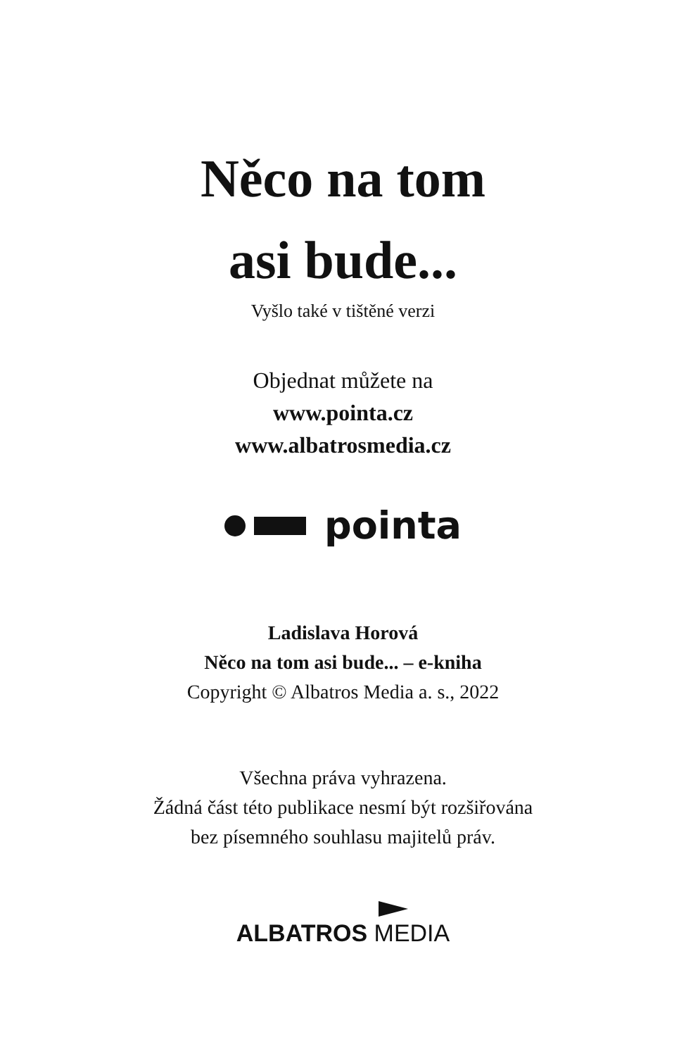Něco na tom
asi bude...
Vyšlo také v tištěné verzi
Objednat můžete na
www.pointa.cz
www.albatrosmedia.cz
pointa
Ladislava Horová
Něco na tom asi bude... – e-kniha
Copyright © Albatros Media a. s., 2022
Všechna práva vyhrazena.
Žádná část této publikace nesmí být rozšiřována
bez písemného souhlasu majitelů práv.
ALBATROS MEDIA